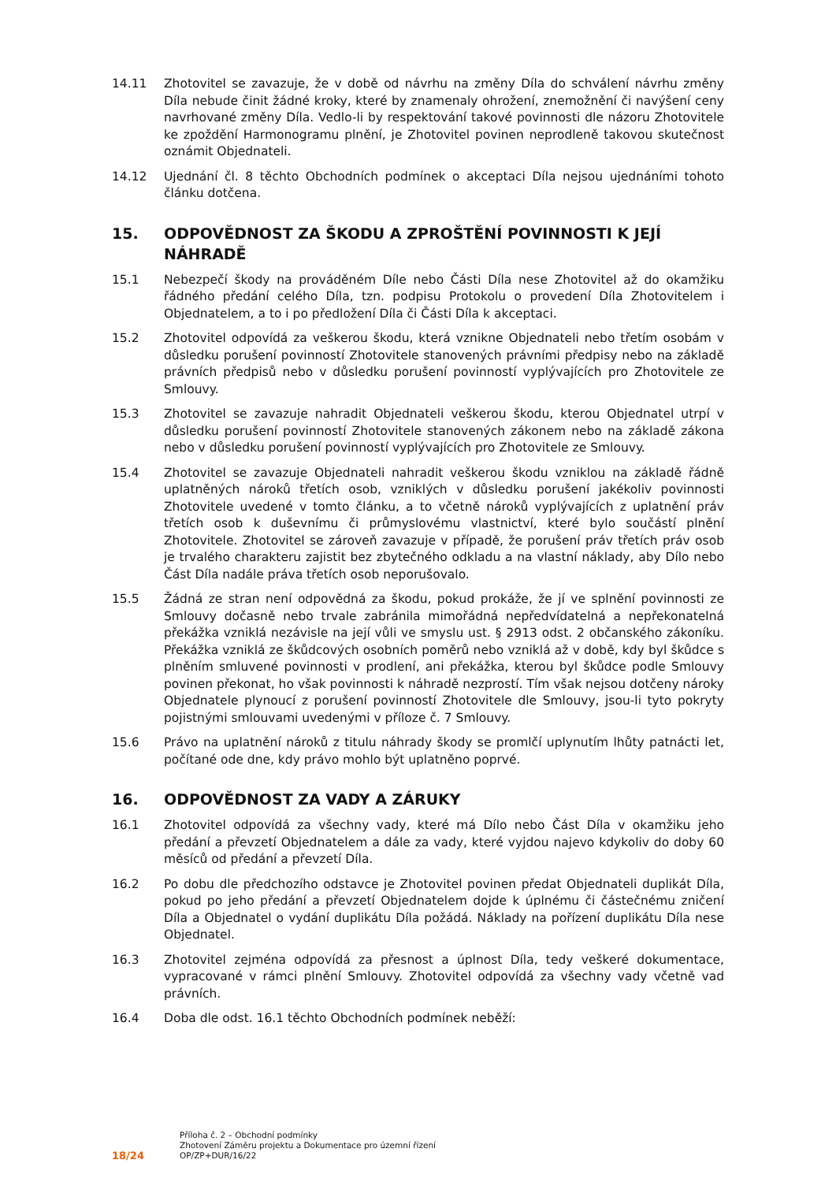14.11 Zhotovitel se zavazuje, že v době od návrhu na změny Díla do schválení návrhu změny Díla nebude činit žádné kroky, které by znamenaly ohrožení, znemožnění či navýšení ceny navrhované změny Díla. Vedlo-li by respektování takové povinnosti dle názoru Zhotovitele ke zpoždění Harmonogramu plnění, je Zhotovitel povinen neprodleně takovou skutečnost oznámit Objednateli.
14.12 Ujednání čl. 8 těchto Obchodních podmínek o akceptaci Díla nejsou ujednáními tohoto článku dotčena.
15. ODPOVĚDNOST ZA ŠKODU A ZPROŠTĚNÍ POVINNOSTI K JEJÍ NÁHRADĚ
15.1 Nebezpečí škody na prováděném Díle nebo Části Díla nese Zhotovitel až do okamžiku řádného předání celého Díla, tzn. podpisu Protokolu o provedení Díla Zhotovitelem i Objednatelem, a to i po předložení Díla či Části Díla k akceptaci.
15.2 Zhotovitel odpovídá za veškerou škodu, která vznikne Objednateli nebo třetím osobám v důsledku porušení povinností Zhotovitele stanovených právními předpisy nebo na základě právních předpisů nebo v důsledku porušení povinností vyplývajících pro Zhotovitele ze Smlouvy.
15.3 Zhotovitel se zavazuje nahradit Objednateli veškerou škodu, kterou Objednatel utrpí v důsledku porušení povinností Zhotovitele stanovených zákonem nebo na základě zákona nebo v důsledku porušení povinností vyplývajících pro Zhotovitele ze Smlouvy.
15.4 Zhotovitel se zavazuje Objednateli nahradit veškerou škodu vzniklou na základě řádně uplatněných nároků třetích osob, vzniklých v důsledku porušení jakékoliv povinnosti Zhotovitele uvedené v tomto článku, a to včetně nároků vyplývajících z uplatnění práv třetích osob k duševnímu či průmyslovému vlastnictví, které bylo součástí plnění Zhotovitele. Zhotovitel se zároveň zavazuje v případě, že porušení práv třetích práv osob je trvalého charakteru zajistit bez zbytečného odkladu a na vlastní náklady, aby Dílo nebo Část Díla nadále práva třetích osob neporušovalo.
15.5 Žádná ze stran není odpovědná za škodu, pokud prokáže, že jí ve splnění povinnosti ze Smlouvy dočasně nebo trvale zabránila mimořádná nepředvídatelná a nepřekonatelná překážka vzniklá nezávisle na její vůli ve smyslu ust. § 2913 odst. 2 občanského zákoníku. Překážka vzniklá ze škůdcových osobních poměrů nebo vzniklá až v době, kdy byl škůdce s plněním smluvené povinnosti v prodlení, ani překážka, kterou byl škůdce podle Smlouvy povinen překonat, ho však povinnosti k náhradě nezprostí. Tím však nejsou dotčeny nároky Objednatele plynoucí z porušení povinností Zhotovitele dle Smlouvy, jsou-li tyto pokryty pojistnými smlouvami uvedenými v příloze č. 7 Smlouvy.
15.6 Právo na uplatnění nároků z titulu náhrady škody se promlčí uplynutím lhůty patnácti let, počítané ode dne, kdy právo mohlo být uplatněno poprvé.
16. ODPOVĚDNOST ZA VADY A ZÁRUKY
16.1 Zhotovitel odpovídá za všechny vady, které má Dílo nebo Část Díla v okamžiku jeho předání a převzetí Objednatelem a dále za vady, které vyjdou najevo kdykoliv do doby 60 měsíců od předání a převzetí Díla.
16.2 Po dobu dle předchozího odstavce je Zhotovitel povinen předat Objednateli duplikát Díla, pokud po jeho předání a převzetí Objednatelem dojde k úplnému či částečnému zničení Díla a Objednatel o vydání duplikátu Díla požádá. Náklady na pořízení duplikátu Díla nese Objednatel.
16.3 Zhotovitel zejména odpovídá za přesnost a úplnost Díla, tedy veškeré dokumentace, vypracované v rámci plnění Smlouvy. Zhotovitel odpovídá za všechny vady včetně vad právních.
16.4 Doba dle odst. 16.1 těchto Obchodních podmínek neběží:
18/24
Příloha č. 2 – Obchodní podmínky
Zhotovení Záměru projektu a Dokumentace pro územní řízení
OP/ZP+DUR/16/22